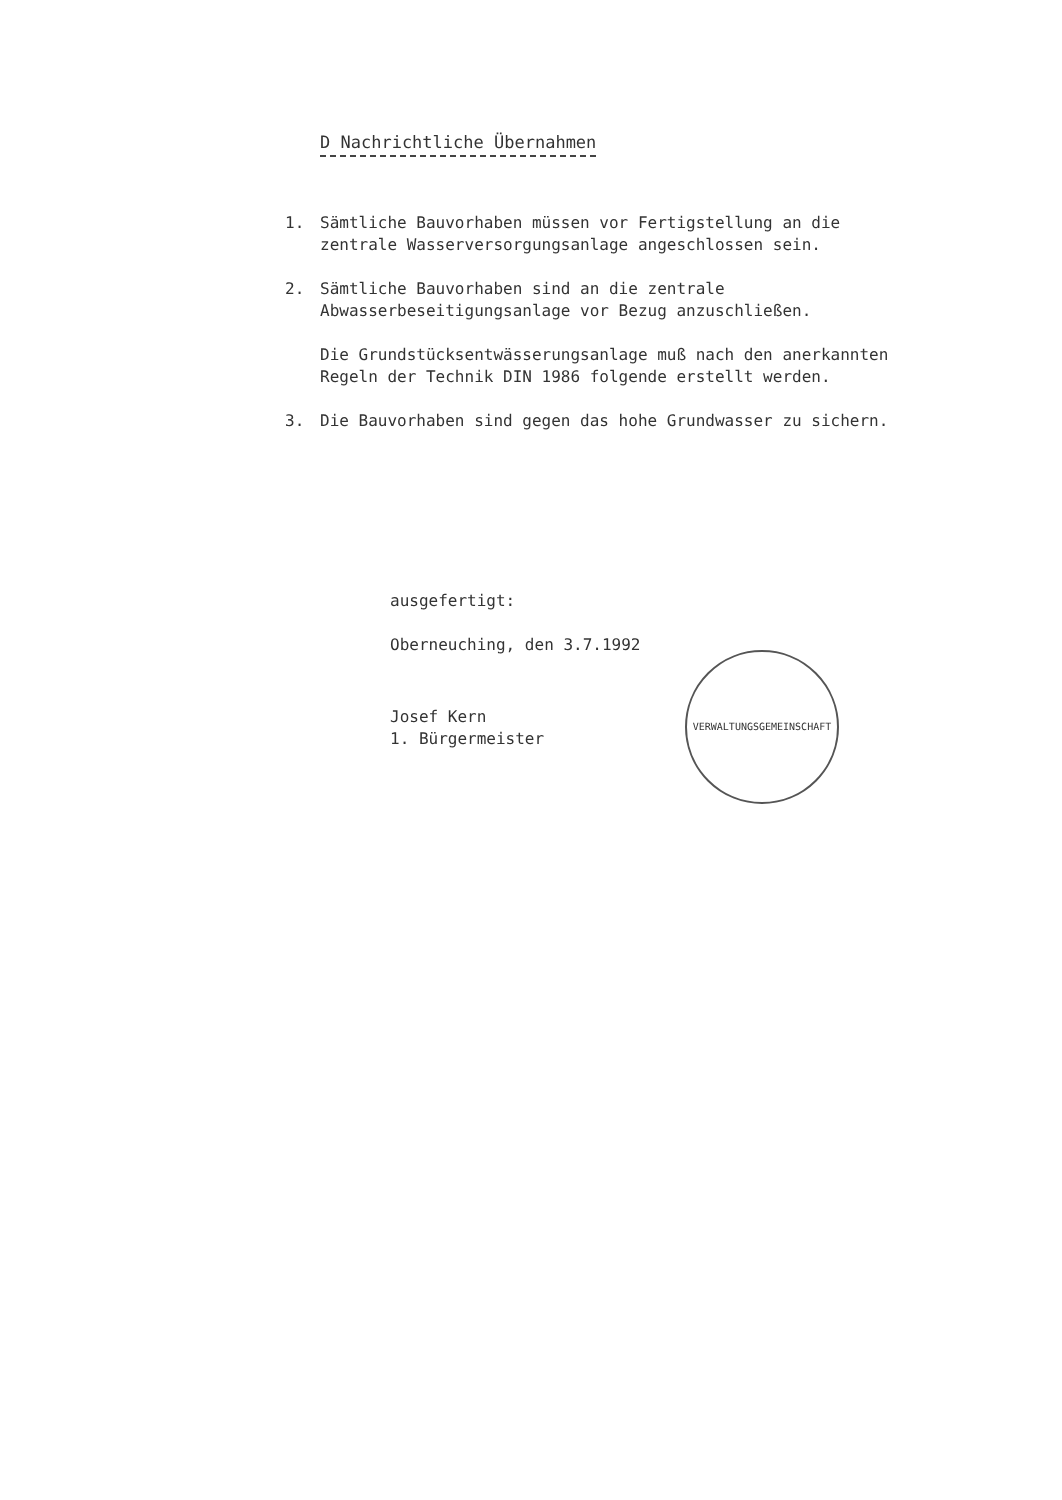D Nachrichtliche Übernahmen
1. Sämtliche Bauvorhaben müssen vor Fertigstellung an die zentrale Wasserversorgungsanlage angeschlossen sein.
2. Sämtliche Bauvorhaben sind an die zentrale Abwasserbeseitigungsanlage vor Bezug anzuschließen.
Die Grundstücksentwässerungsanlage muß nach den anerkannten Regeln der Technik DIN 1986 folgende erstellt werden.
3. Die Bauvorhaben sind gegen das hohe Grundwasser zu sichern.
ausgefertigt:
Oberneuching, den 3.7.1992
Josef Kern
1. Bürgermeister
VERWALTUNGSGEMEINSCHAFT